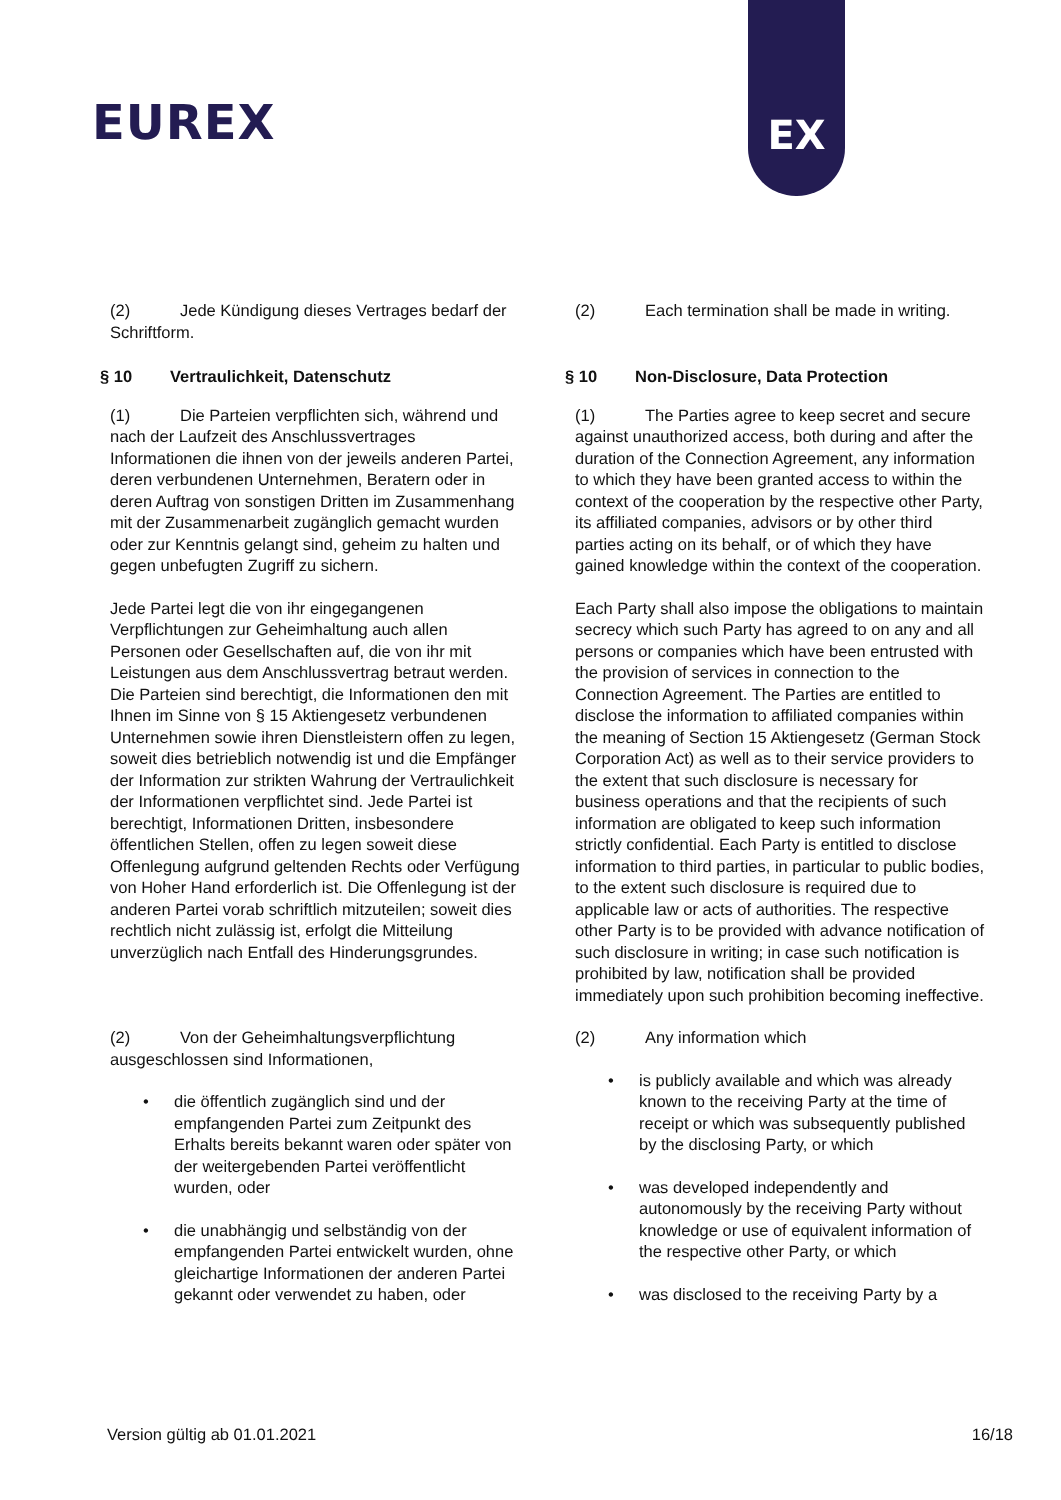EUREX
EX
(2) Jede Kündigung dieses Vertrages bedarf der Schriftform.
(2) Each termination shall be made in writing.
§ 10 Vertraulichkeit, Datenschutz § 10 Non-Disclosure, Data Protection
(1) Die Parteien verpflichten sich, während und nach der Laufzeit des Anschlussvertrages Informationen die ihnen von der jeweils anderen Partei, deren verbundenen Unternehmen, Beratern oder in deren Auftrag von sonstigen Dritten im Zusammenhang mit der Zusammenarbeit zugänglich gemacht wurden oder zur Kenntnis gelangt sind, geheim zu halten und gegen unbefugten Zugriff zu sichern.
Jede Partei legt die von ihr eingegangenen Verpflichtungen zur Geheimhaltung auch allen Personen oder Gesellschaften auf, die von ihr mit Leistungen aus dem Anschlussvertrag betraut werden. Die Parteien sind berechtigt, die Informationen den mit Ihnen im Sinne von § 15 Aktiengesetz verbundenen Unternehmen sowie ihren Dienstleistern offen zu legen, soweit dies betrieblich notwendig ist und die Empfänger der Information zur strikten Wahrung der Vertraulichkeit der Informationen verpflichtet sind. Jede Partei ist berechtigt, Informationen Dritten, insbesondere öffentlichen Stellen, offen zu legen soweit diese Offenlegung aufgrund geltenden Rechts oder Verfügung von Hoher Hand erforderlich ist. Die Offenlegung ist der anderen Partei vorab schriftlich mitzuteilen; soweit dies rechtlich nicht zulässig ist, erfolgt die Mitteilung unverzüglich nach Entfall des Hinderungsgrundes.
(1) The Parties agree to keep secret and secure against unauthorized access, both during and after the duration of the Connection Agreement, any information to which they have been granted access to within the context of the cooperation by the respective other Party, its affiliated companies, advisors or by other third parties acting on its behalf, or of which they have gained knowledge within the context of the cooperation.
Each Party shall also impose the obligations to maintain secrecy which such Party has agreed to on any and all persons or companies which have been entrusted with the provision of services in connection to the Connection Agreement. The Parties are entitled to disclose the information to affiliated companies within the meaning of Section 15 Aktiengesetz (German Stock Corporation Act) as well as to their service providers to the extent that such disclosure is necessary for business operations and that the recipients of such information are obligated to keep such information strictly confidential. Each Party is entitled to disclose information to third parties, in particular to public bodies, to the extent such disclosure is required due to applicable law or acts of authorities. The respective other Party is to be provided with advance notification of such disclosure in writing; in case such notification is prohibited by law, notification shall be provided immediately upon such prohibition becoming ineffective.
(2) Von der Geheimhaltungsverpflichtung ausgeschlossen sind Informationen,
• die öffentlich zugänglich sind und der empfangenden Partei zum Zeitpunkt des Erhalts bereits bekannt waren oder später von der weitergebenden Partei veröffentlicht wurden, oder
• die unabhängig und selbständig von der empfangenden Partei entwickelt wurden, ohne gleichartige Informationen der anderen Partei gekannt oder verwendet zu haben, oder
(2) Any information which
• is publicly available and which was already known to the receiving Party at the time of receipt or which was subsequently published by the disclosing Party, or which
• was developed independently and autonomously by the receiving Party without knowledge or use of equivalent information of the respective other Party, or which
• was disclosed to the receiving Party by a
Version gültig ab 01.01.2021 16/18